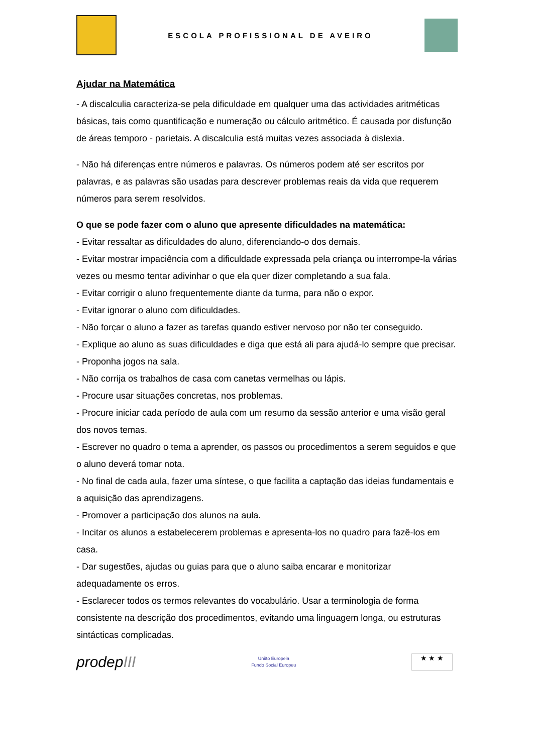ESCOLA PROFISSIONAL DE AVEIRO
Ajudar na Matemática
- A discalculia caracteriza-se pela dificuldade em qualquer uma das actividades aritméticas básicas, tais como quantificação e numeração ou cálculo aritmético. É causada por disfunção de áreas temporo - parietais. A discalculia está muitas vezes associada à dislexia.
- Não há diferenças entre números e palavras. Os números podem até ser escritos por palavras, e as palavras são usadas para descrever problemas reais da vida que requerem números para serem resolvidos.
O que se pode fazer com o aluno que apresente dificuldades na matemática:
- Evitar ressaltar as dificuldades do aluno, diferenciando-o dos demais.
- Evitar mostrar impaciência com a dificuldade expressada pela criança ou interrompe-la várias vezes ou mesmo tentar adivinhar o que ela quer dizer completando a sua fala.
- Evitar corrigir o aluno frequentemente diante da turma, para não o expor.
- Evitar ignorar o aluno com dificuldades.
- Não forçar o aluno a fazer as tarefas quando estiver nervoso por não ter conseguido.
- Explique ao aluno as suas dificuldades e diga que está ali para ajudá-lo sempre que precisar.
- Proponha jogos na sala.
- Não corrija os trabalhos de casa com canetas vermelhas ou lápis.
- Procure usar situações concretas, nos problemas.
- Procure iniciar cada período de aula com um resumo da sessão anterior e uma visão geral dos novos temas.
- Escrever no quadro o tema a aprender, os passos ou procedimentos a serem seguidos e que o aluno deverá tomar nota.
- No final de cada aula, fazer uma síntese, o que facilita a captação das ideias fundamentais e a aquisição das aprendizagens.
- Promover a participação dos alunos na aula.
- Incitar os alunos a estabelecerem problemas e apresenta-los no quadro para fazê-los em casa.
- Dar sugestões, ajudas ou guias para que o aluno saiba encarar e monitorizar adequadamente os erros.
- Esclarecer todos os termos relevantes do vocabulário. Usar a terminologia de forma consistente na descrição dos procedimentos, evitando uma linguagem longa, ou estruturas sintácticas complicadas.
prodepIII
União Europeia
Fundo Social Europeu
★ ★ ★